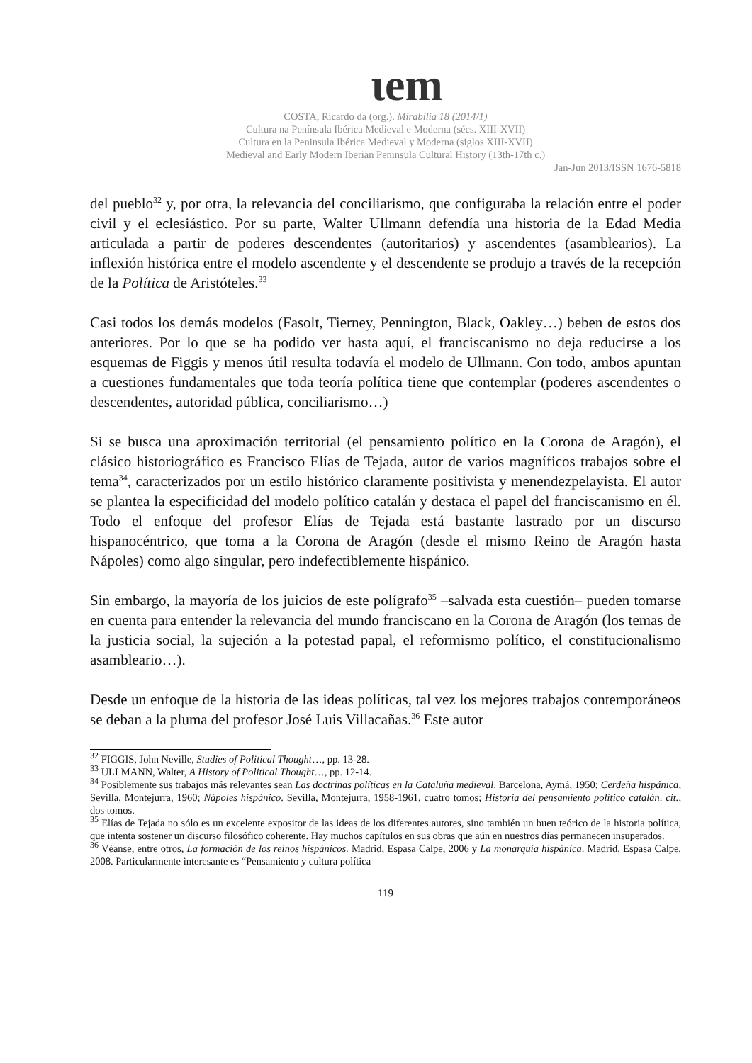ιem
COSTA, Ricardo da (org.). Mirabilia 18 (2014/1)
Cultura na Península Ibérica Medieval e Moderna (sécs. XIII-XVII)
Cultura en la Peninsula Ibérica Medieval y Moderna (siglos XIII-XVII)
Medieval and Early Modern Iberian Peninsula Cultural History (13th-17th c.)
Jan-Jun 2013/ISSN 1676-5818
del pueblo<sup>32</sup> y, por otra, la relevancia del conciliarismo, que configuraba la relación entre el poder civil y el eclesiástico. Por su parte, Walter Ullmann defendía una historia de la Edad Media articulada a partir de poderes descendentes (autoritarios) y ascendentes (asamblearios). La inflexión histórica entre el modelo ascendente y el descendente se produjo a través de la recepción de la Política de Aristóteles.<sup>33</sup>
Casi todos los demás modelos (Fasolt, Tierney, Pennington, Black, Oakley…) beben de estos dos anteriores. Por lo que se ha podido ver hasta aquí, el franciscanismo no deja reducirse a los esquemas de Figgis y menos útil resulta todavía el modelo de Ullmann. Con todo, ambos apuntan a cuestiones fundamentales que toda teoría política tiene que contemplar (poderes ascendentes o descendentes, autoridad pública, conciliarismo…)
Si se busca una aproximación territorial (el pensamiento político en la Corona de Aragón), el clásico historiográfico es Francisco Elías de Tejada, autor de varios magníficos trabajos sobre el tema<sup>34</sup>, caracterizados por un estilo histórico claramente positivista y menendezpelayista. El autor se plantea la especificidad del modelo político catalán y destaca el papel del franciscanismo en él. Todo el enfoque del profesor Elías de Tejada está bastante lastrado por un discurso hispanocéntrico, que toma a la Corona de Aragón (desde el mismo Reino de Aragón hasta Nápoles) como algo singular, pero indefectiblemente hispánico.
Sin embargo, la mayoría de los juicios de este polígrafo<sup>35</sup> –salvada esta cuestión– pueden tomarse en cuenta para entender la relevancia del mundo franciscano en la Corona de Aragón (los temas de la justicia social, la sujeción a la potestad papal, el reformismo político, el constitucionalismo asambleario…).
Desde un enfoque de la historia de las ideas políticas, tal vez los mejores trabajos contemporáneos se deban a la pluma del profesor José Luis Villacañas.<sup>36</sup> Este autor
<sup>32</sup> FIGGIS, John Neville, Studies of Political Thought…, pp. 13-28.
<sup>33</sup> ULLMANN, Walter, A History of Political Thought…, pp. 12-14.
<sup>34</sup> Posiblemente sus trabajos más relevantes sean Las doctrinas políticas en la Cataluña medieval. Barcelona, Aymá, 1950; Cerdeña hispánica, Sevilla, Montejurra, 1960; Nápoles hispánico. Sevilla, Montejurra, 1958-1961, cuatro tomos; Historia del pensamiento político catalán. cit., dos tomos.
<sup>35</sup> Elías de Tejada no sólo es un excelente expositor de las ideas de los diferentes autores, sino también un buen teórico de la historia política, que intenta sostener un discurso filosófico coherente. Hay muchos capítulos en sus obras que aún en nuestros días permanecen insuperados.
<sup>36</sup> Véanse, entre otros, La formación de los reinos hispánicos. Madrid, Espasa Calpe, 2006 y La monarquía hispánica. Madrid, Espasa Calpe, 2008. Particularmente interesante es “Pensamiento y cultura política
119